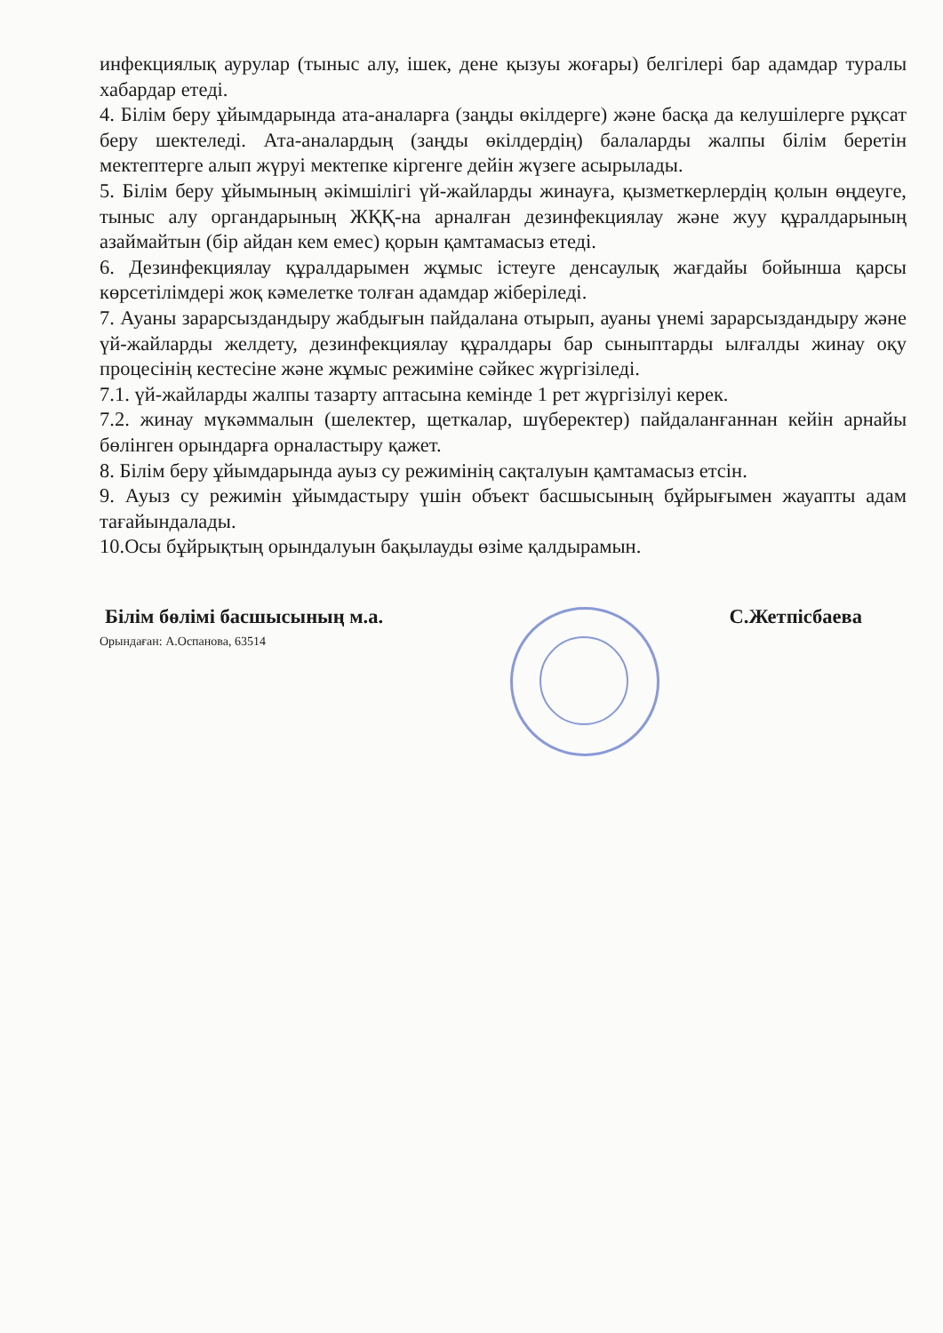инфекциялық аурулар (тыныс алу, ішек, дене қызуы жоғары) белгілері бар адамдар туралы хабардар етеді.
4. Білім беру ұйымдарында ата-аналарға (заңды өкілдерге) және басқа да келушілерге рұқсат беру шектеледі. Ата-аналардың (заңды өкілдердің) балаларды жалпы білім беретін мектептерге алып жүруі мектепке кіргенге дейін жүзеге асырылады.
5. Білім беру ұйымының әкімшілігі үй-жайларды жинауға, қызметкерлердің қолын өңдеуге, тыныс алу органдарының ЖҚҚ-на арналған дезинфекциялау және жуу құралдарының азаймайтын (бір айдан кем емес) қорын қамтамасыз етеді.
6. Дезинфекциялау құралдарымен жұмыс істеуге денсаулық жағдайы бойынша қарсы көрсетілімдері жоқ кәмелетке толған адамдар жіберіледі.
7. Ауаны зарарсыздандыру жабдығын пайдалана отырып, ауаны үнемі зарарсыздандыру және үй-жайларды желдету, дезинфекциялау құралдары бар сыныптарды ылғалды жинау оқу процесінің кестесіне және жұмыс режиміне сәйкес жүргізіледі.
7.1. үй-жайларды жалпы тазарту аптасына кемінде 1 рет жүргізілуі керек.
7.2. жинау мүкәммалын (шелектер, щеткалар, шүберектер) пайдаланғаннан кейін арнайы бөлінген орындарға орналастыру қажет.
8. Білім беру ұйымдарында ауыз су режимінің сақталуын қамтамасыз етсін.
9. Ауыз су режимін ұйымдастыру үшін объект басшысының бұйрығымен жауапты адам тағайындалады.
10.Осы бұйрықтың орындалуын бақылауды өзіме қалдырамын.
Білім бөлімі басшысының м.а. С.Жетпісбаева
Орындаған: А.Оспанова, 63514